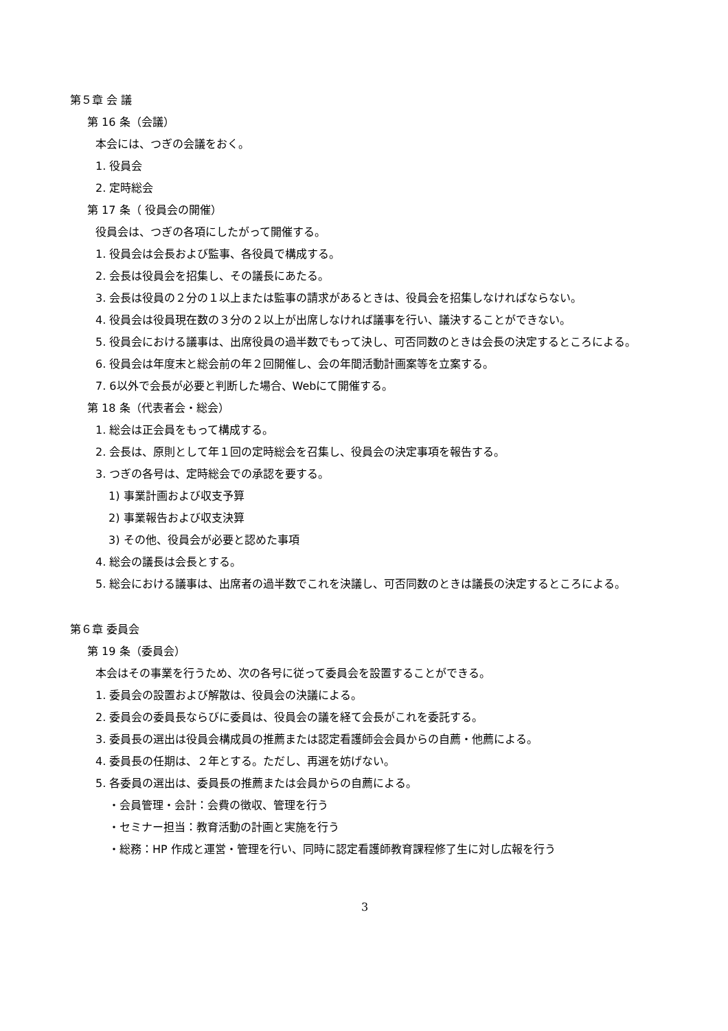第５章 会 議
第 16 条（会議）
本会には、つぎの会議をおく。
1. 役員会
2. 定時総会
第 17 条（ 役員会の開催）
役員会は、つぎの各項にしたがって開催する。
1. 役員会は会長および監事、各役員で構成する。
2. 会長は役員会を招集し、その議長にあたる。
3. 会長は役員の２分の１以上または監事の請求があるときは、役員会を招集しなければならない。
4. 役員会は役員現在数の３分の２以上が出席しなければ議事を行い、議決することができない。
5. 役員会における議事は、出席役員の過半数でもって決し、可否同数のときは会長の決定するところによる。
6. 役員会は年度末と総会前の年２回開催し、会の年間活動計画案等を立案する。
7. 6以外で会長が必要と判断した場合、Webにて開催する。
第 18 条（代表者会・総会）
1. 総会は正会員をもって構成する。
2. 会長は、原則として年１回の定時総会を召集し、役員会の決定事項を報告する。
3. つぎの各号は、定時総会での承認を要する。
1) 事業計画および収支予算
2) 事業報告および収支決算
3) その他、役員会が必要と認めた事項
4. 総会の議長は会長とする。
5. 総会における議事は、出席者の過半数でこれを決議し、可否同数のときは議長の決定するところによる。
第６章 委員会
第 19 条（委員会）
本会はその事業を行うため、次の各号に従って委員会を設置することができる。
1. 委員会の設置および解散は、役員会の決議による。
2. 委員会の委員長ならびに委員は、役員会の議を経て会長がこれを委託する。
3. 委員長の選出は役員会構成員の推薦または認定看護師会会員からの自薦・他薦による。
4. 委員長の任期は、２年とする。ただし、再選を妨げない。
5. 各委員の選出は、委員長の推薦または会員からの自薦による。
・会員管理・会計：会費の徴収、管理を行う
・セミナー担当：教育活動の計画と実施を行う
・総務：HP 作成と運営・管理を行い、同時に認定看護師教育課程修了生に対し広報を行う
3